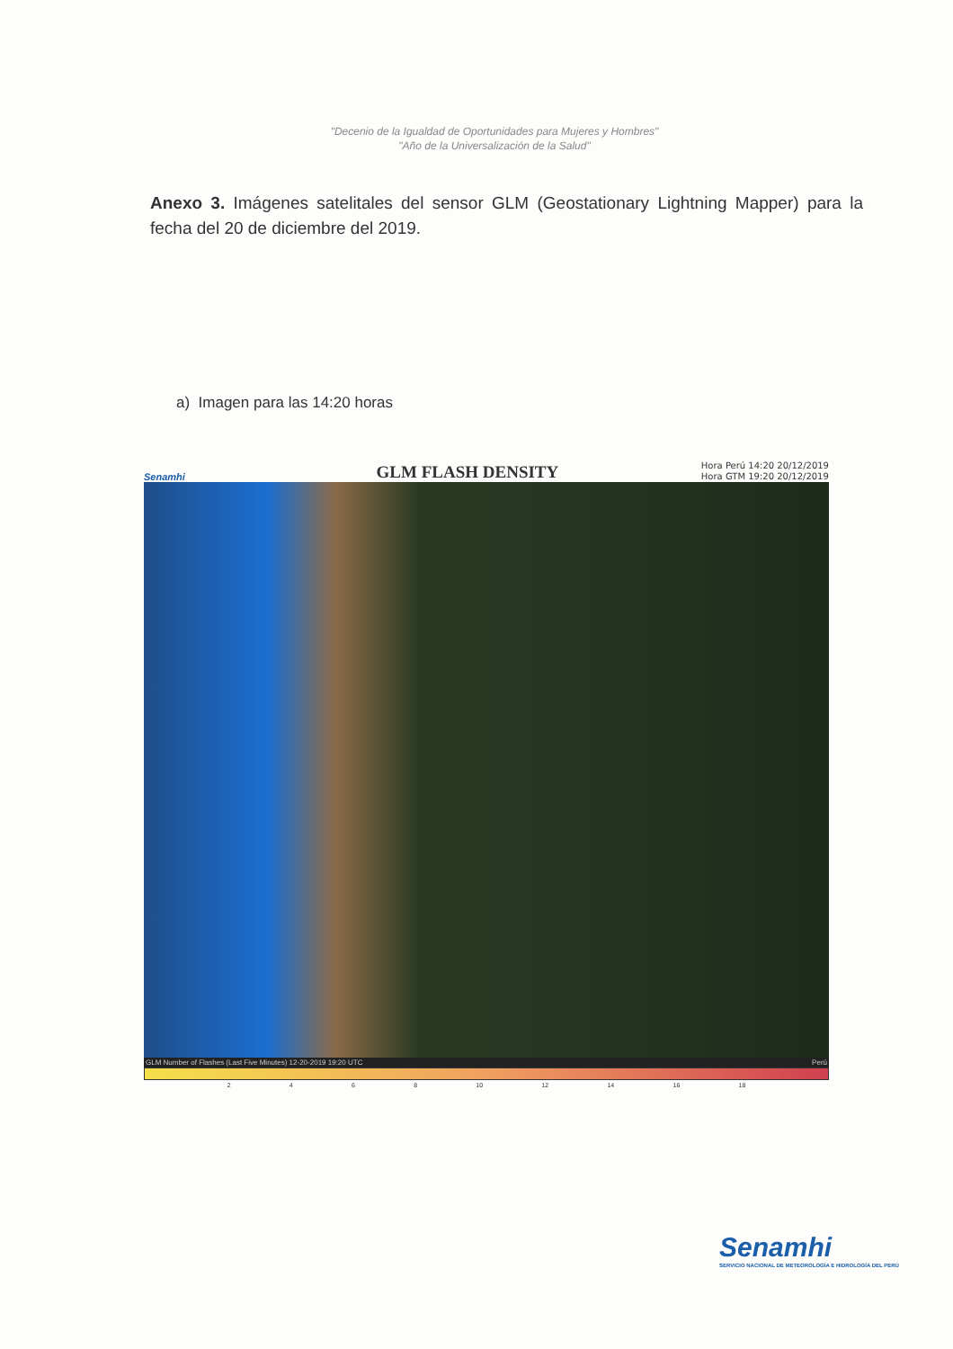"Decenio de la Igualdad de Oportunidades para Mujeres y Hombres"
"Año de la Universalización de la Salud"
Anexo 3. Imágenes satelitales del sensor GLM (Geostationary Lightning Mapper) para la fecha del 20 de diciembre del 2019.
a) Imagen para las 14:20 horas
Senamhi
GLM FLASH DENSITY
Hora Perú 14:20 20/12/2019
Hora GTM 19:20 20/12/2019
GLM Number of Flashes (Last Five Minutes) 12-20-2019 19:20 UTC Perú
2 4 6 8 10 12 14 16 18
Senamhi
SERVICIO NACIONAL DE METEOROLOGÍA E HIDROLOGÍA DEL PERÚ